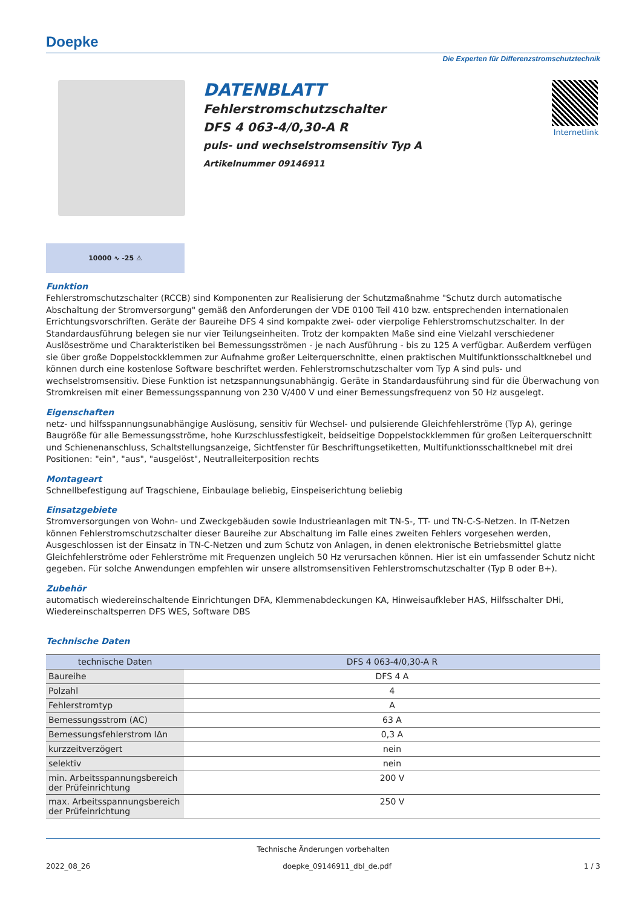Doepke
Die Experten für Differenzstromschutztechnik
DATENBLATT
Fehlerstromschutzschalter
DFS 4 063-4/0,30-A R
puls- und wechselstromsensitiv Typ A
Artikelnummer 09146911
Internetlink
10000 ∿ -25 ⚠
Funktion
Fehlerstromschutzschalter (RCCB) sind Komponenten zur Realisierung der Schutzmaßnahme "Schutz durch automatische Abschaltung der Stromversorgung" gemäß den Anforderungen der VDE 0100 Teil 410 bzw. entsprechenden internationalen Errichtungsvorschriften. Geräte der Baureihe DFS 4 sind kompakte zwei- oder vierpolige Fehlerstromschutzschalter. In der Standardausführung belegen sie nur vier Teilungseinheiten. Trotz der kompakten Maße sind eine Vielzahl verschiedener Auslöseströme und Charakteristiken bei Bemessungsströmen - je nach Ausführung - bis zu 125 A verfügbar. Außerdem verfügen sie über große Doppelstockklemmen zur Aufnahme großer Leiterquerschnitte, einen praktischen Multifunktionsschaltknebel und können durch eine kostenlose Software beschriftet werden. Fehlerstromschutzschalter vom Typ A sind puls- und wechselstromsensitiv. Diese Funktion ist netzspannungsunabhängig. Geräte in Standardausführung sind für die Überwachung von Stromkreisen mit einer Bemessungsspannung von 230 V/400 V und einer Bemessungsfrequenz von 50 Hz ausgelegt.
Eigenschaften
netz- und hilfsspannungsunabhängige Auslösung, sensitiv für Wechsel- und pulsierende Gleichfehlerströme (Typ A), geringe Baugröße für alle Bemessungsströme, hohe Kurzschlussfestigkeit, beidseitige Doppelstockklemmen für großen Leiterquerschnitt und Schienenanschluss, Schaltstellungsanzeige, Sichtfenster für Beschriftungsetiketten, Multifunktionsschaltknebel mit drei Positionen: "ein", "aus", "ausgelöst", Neutralleiterposition rechts
Montageart
Schnellbefestigung auf Tragschiene, Einbaulage beliebig, Einspeiserichtung beliebig
Einsatzgebiete
Stromversorgungen von Wohn- und Zweckgebäuden sowie Industrieanlagen mit TN-S-, TT- und TN-C-S-Netzen. In IT-Netzen können Fehlerstromschutzschalter dieser Baureihe zur Abschaltung im Falle eines zweiten Fehlers vorgesehen werden, Ausgeschlossen ist der Einsatz in TN-C-Netzen und zum Schutz von Anlagen, in denen elektronische Betriebsmittel glatte Gleichfehlerströme oder Fehlerströme mit Frequenzen ungleich 50 Hz verursachen können. Hier ist ein umfassender Schutz nicht gegeben. Für solche Anwendungen empfehlen wir unsere allstromsensitiven Fehlerstromschutzschalter (Typ B oder B+).
Zubehör
automatisch wiedereinschaltende Einrichtungen DFA, Klemmenabdeckungen KA, Hinweisaufkleber HAS, Hilfsschalter DHi, Wiedereinschaltsperren DFS WES, Software DBS
Technische Daten
| technische Daten | DFS 4 063-4/0,30-A R |
| --- | --- |
| Baureihe | DFS 4 A |
| Polzahl | 4 |
| Fehlerstromtyp | A |
| Bemessungsstrom (AC) | 63 A |
| Bemessungsfehlerstrom IΔn | 0,3 A |
| kurzzeitverzögert | nein |
| selektiv | nein |
| min. Arbeitsspannungsbereich der Prüfeinrichtung | 200 V |
| max. Arbeitsspannungsbereich der Prüfeinrichtung | 250 V |
Technische Änderungen vorbehalten
2022_08_26 doepke_09146911_dbl_de.pdf 1 / 3